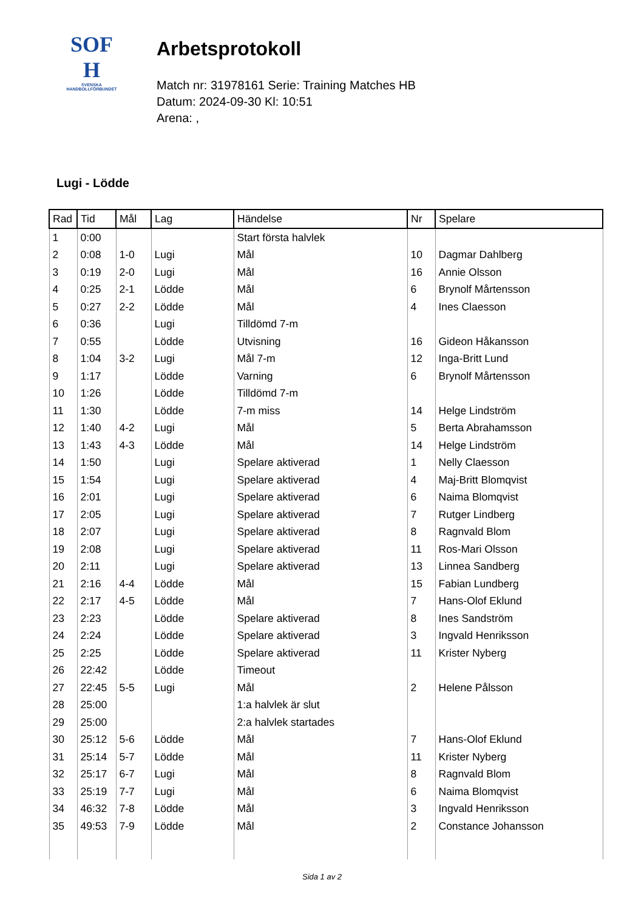SOF
H
SVENSKA
HANDBOLLFÖRBUNDET
Arbetsprotokoll
Match nr: 31978161 Serie: Training Matches HB
Datum: 2024-09-30 Kl: 10:51
Arena: ,
Lugi - Lödde
| Rad | Tid | Mål | Lag | Händelse | Nr | Spelare |
| --- | --- | --- | --- | --- | --- | --- |
| 1 | 0:00 | | | Start första halvlek | | |
| 2 | 0:08 | 1-0 | Lugi | Mål | 10 | Dagmar Dahlberg |
| 3 | 0:19 | 2-0 | Lugi | Mål | 16 | Annie Olsson |
| 4 | 0:25 | 2-1 | Lödde | Mål | 6 | Brynolf Mårtensson |
| 5 | 0:27 | 2-2 | Lödde | Mål | 4 | Ines Claesson |
| 6 | 0:36 | | Lugi | Tilldömd 7-m | | |
| 7 | 0:55 | | Lödde | Utvisning | 16 | Gideon Håkansson |
| 8 | 1:04 | 3-2 | Lugi | Mål 7-m | 12 | Inga-Britt Lund |
| 9 | 1:17 | | Lödde | Varning | 6 | Brynolf Mårtensson |
| 10 | 1:26 | | Lödde | Tilldömd 7-m | | |
| 11 | 1:30 | | Lödde | 7-m miss | 14 | Helge Lindström |
| 12 | 1:40 | 4-2 | Lugi | Mål | 5 | Berta Abrahamsson |
| 13 | 1:43 | 4-3 | Lödde | Mål | 14 | Helge Lindström |
| 14 | 1:50 | | Lugi | Spelare aktiverad | 1 | Nelly Claesson |
| 15 | 1:54 | | Lugi | Spelare aktiverad | 4 | Maj-Britt Blomqvist |
| 16 | 2:01 | | Lugi | Spelare aktiverad | 6 | Naima Blomqvist |
| 17 | 2:05 | | Lugi | Spelare aktiverad | 7 | Rutger Lindberg |
| 18 | 2:07 | | Lugi | Spelare aktiverad | 8 | Ragnvald Blom |
| 19 | 2:08 | | Lugi | Spelare aktiverad | 11 | Ros-Mari Olsson |
| 20 | 2:11 | | Lugi | Spelare aktiverad | 13 | Linnea Sandberg |
| 21 | 2:16 | 4-4 | Lödde | Mål | 15 | Fabian Lundberg |
| 22 | 2:17 | 4-5 | Lödde | Mål | 7 | Hans-Olof Eklund |
| 23 | 2:23 | | Lödde | Spelare aktiverad | 8 | Ines Sandström |
| 24 | 2:24 | | Lödde | Spelare aktiverad | 3 | Ingvald Henriksson |
| 25 | 2:25 | | Lödde | Spelare aktiverad | 11 | Krister Nyberg |
| 26 | 22:42 | | Lödde | Timeout | | |
| 27 | 22:45 | 5-5 | Lugi | Mål | 2 | Helene Pålsson |
| 28 | 25:00 | | | 1:a halvlek är slut | | |
| 29 | 25:00 | | | 2:a halvlek startades | | |
| 30 | 25:12 | 5-6 | Lödde | Mål | 7 | Hans-Olof Eklund |
| 31 | 25:14 | 5-7 | Lödde | Mål | 11 | Krister Nyberg |
| 32 | 25:17 | 6-7 | Lugi | Mål | 8 | Ragnvald Blom |
| 33 | 25:19 | 7-7 | Lugi | Mål | 6 | Naima Blomqvist |
| 34 | 46:32 | 7-8 | Lödde | Mål | 3 | Ingvald Henriksson |
| 35 | 49:53 | 7-9 | Lödde | Mål | 2 | Constance Johansson |
Sida 1 av 2